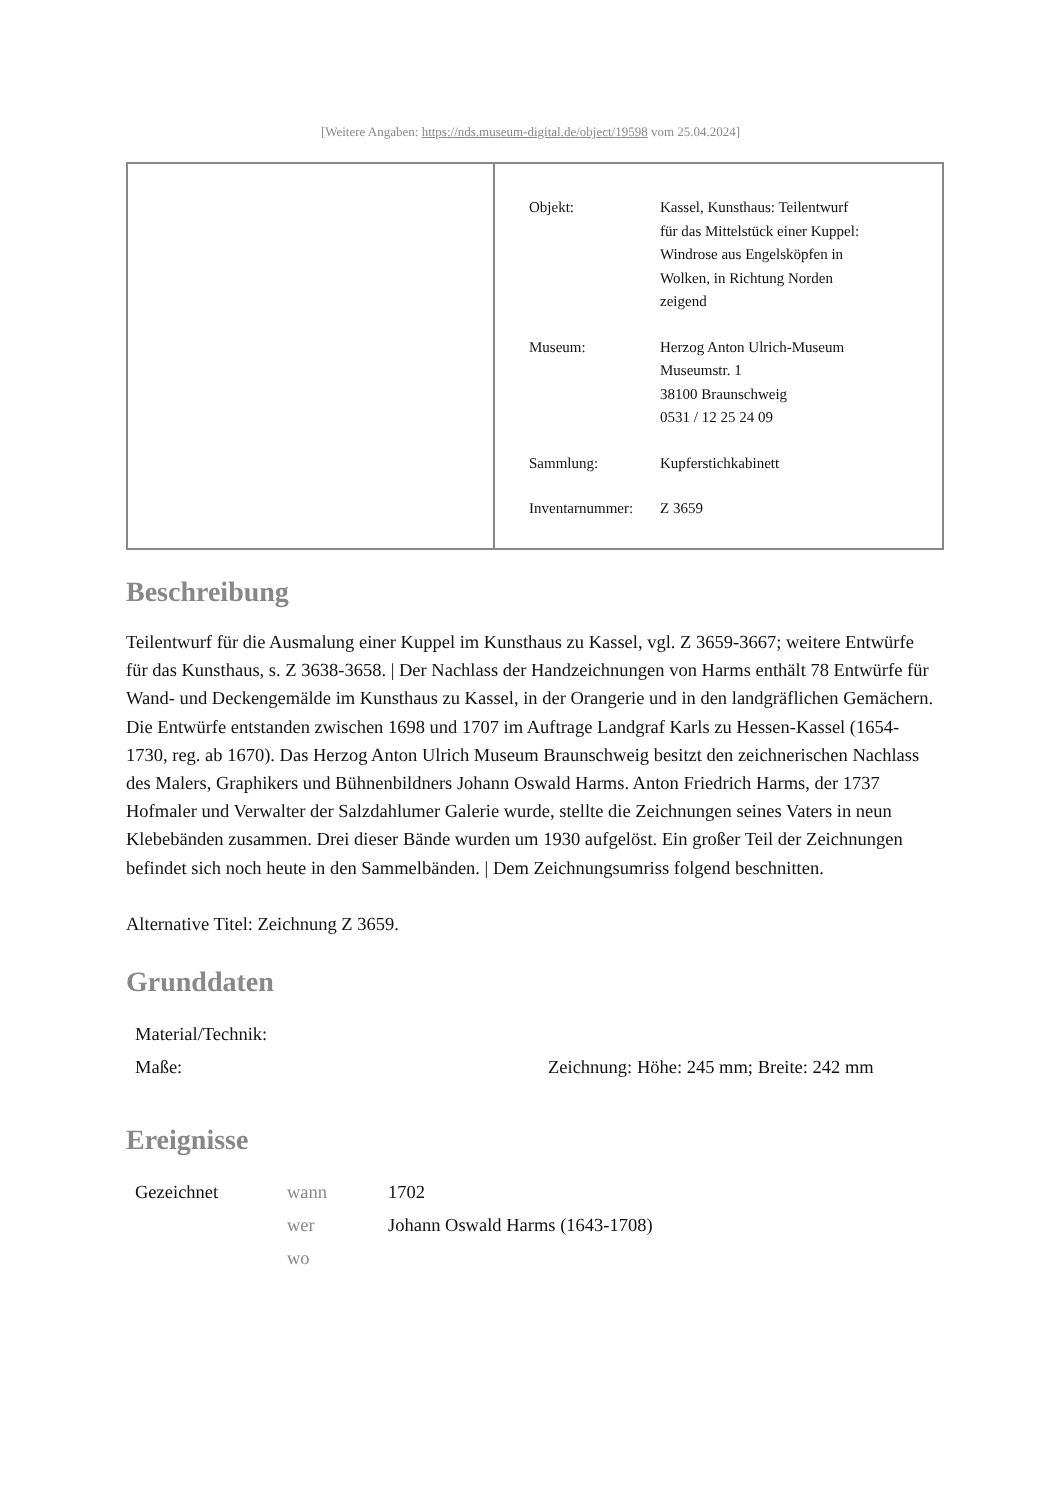[Weitere Angaben: https://nds.museum-digital.de/object/19598 vom 25.04.2024]
| Objekt: | Kassel, Kunsthaus: Teilentwurf für das Mittelstück einer Kuppel: Windrose aus Engelsköpfen in Wolken, in Richtung Norden zeigend |
| Museum: | Herzog Anton Ulrich-Museum Museumstr. 1 38100 Braunschweig 0531 / 12 25 24 09 |
| Sammlung: | Kupferstichkabinett |
| Inventarnummer: | Z 3659 |
Beschreibung
Teilentwurf für die Ausmalung einer Kuppel im Kunsthaus zu Kassel, vgl. Z 3659-3667; weitere Entwürfe für das Kunsthaus, s. Z 3638-3658. | Der Nachlass der Handzeichnungen von Harms enthält 78 Entwürfe für Wand- und Deckengemälde im Kunsthaus zu Kassel, in der Orangerie und in den landgräflichen Gemächern. Die Entwürfe entstanden zwischen 1698 und 1707 im Auftrage Landgraf Karls zu Hessen-Kassel (1654-1730, reg. ab 1670). Das Herzog Anton Ulrich Museum Braunschweig besitzt den zeichnerischen Nachlass des Malers, Graphikers und Bühnenbildners Johann Oswald Harms. Anton Friedrich Harms, der 1737 Hofmaler und Verwalter der Salzdahlumer Galerie wurde, stellte die Zeichnungen seines Vaters in neun Klebebänden zusammen. Drei dieser Bände wurden um 1930 aufgelöst. Ein großer Teil der Zeichnungen befindet sich noch heute in den Sammelbänden. | Dem Zeichnungsumriss folgend beschnitten.
Alternative Titel: Zeichnung Z 3659.
Grunddaten
| Material/Technik: | |
| Maße: | Zeichnung: Höhe: 245 mm; Breite: 242 mm |
Ereignisse
| Gezeichnet | wann | 1702 |
| | wer | Johann Oswald Harms (1643-1708) |
| | wo | |